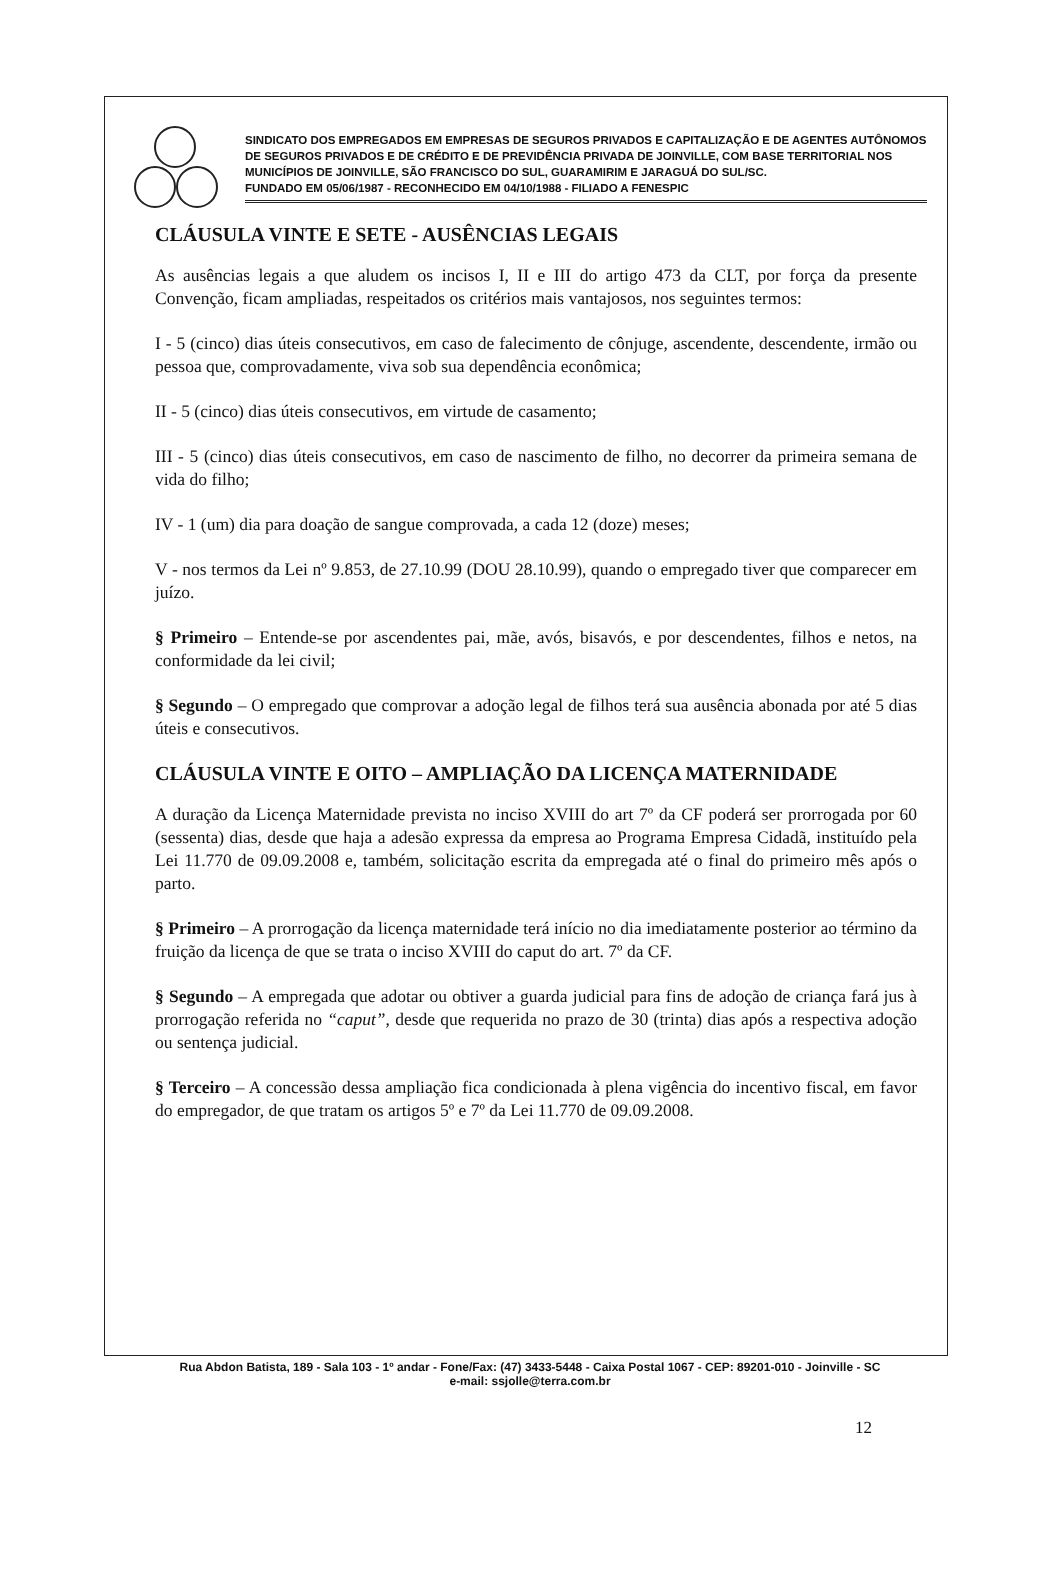SINDICATO DOS EMPREGADOS EM EMPRESAS DE SEGUROS PRIVADOS E CAPITALIZAÇÃO E DE AGENTES AUTÔNOMOS DE SEGUROS PRIVADOS E DE CRÉDITO E DE PREVIDÊNCIA PRIVADA DE JOINVILLE, COM BASE TERRITORIAL NOS MUNICÍPIOS DE JOINVILLE, SÃO FRANCISCO DO SUL, GUARAMIRIM E JARAGUÁ DO SUL/SC.
FUNDADO EM 05/06/1987 - RECONHECIDO EM 04/10/1988 - FILIADO A FENESPIC
CLÁUSULA VINTE E SETE - AUSÊNCIAS LEGAIS
As ausências legais a que aludem os incisos I, II e III do artigo 473 da CLT, por força da presente Convenção, ficam ampliadas, respeitados os critérios mais vantajosos, nos seguintes termos:
I - 5 (cinco) dias úteis consecutivos, em caso de falecimento de cônjuge, ascendente, descendente, irmão ou pessoa que, comprovadamente, viva sob sua dependência econômica;
II - 5 (cinco) dias úteis consecutivos, em virtude de casamento;
III - 5 (cinco) dias úteis consecutivos, em caso de nascimento de filho, no decorrer da primeira semana de vida do filho;
IV - 1 (um) dia para doação de sangue comprovada, a cada 12 (doze) meses;
V - nos termos da Lei nº 9.853, de 27.10.99 (DOU 28.10.99), quando o empregado tiver que comparecer em juízo.
§ Primeiro – Entende-se por ascendentes pai, mãe, avós, bisavós, e por descendentes, filhos e netos, na conformidade da lei civil;
§ Segundo – O empregado que comprovar a adoção legal de filhos terá sua ausência abonada por até 5 dias úteis e consecutivos.
CLÁUSULA VINTE E OITO – AMPLIAÇÃO DA LICENÇA MATERNIDADE
A duração da Licença Maternidade prevista no inciso XVIII do art 7º da CF poderá ser prorrogada por 60 (sessenta) dias, desde que haja a adesão expressa da empresa ao Programa Empresa Cidadã, instituído pela Lei 11.770 de 09.09.2008 e, também, solicitação escrita da empregada até o final do primeiro mês após o parto.
§ Primeiro – A prorrogação da licença maternidade terá início no dia imediatamente posterior ao término da fruição da licença de que se trata o inciso XVIII do caput do art. 7º da CF.
§ Segundo – A empregada que adotar ou obtiver a guarda judicial para fins de adoção de criança fará jus à prorrogação referida no “caput”, desde que requerida no prazo de 30 (trinta) dias após a respectiva adoção ou sentença judicial.
§ Terceiro – A concessão dessa ampliação fica condicionada à plena vigência do incentivo fiscal, em favor do empregador, de que tratam os artigos 5º e 7º da Lei 11.770 de 09.09.2008.
Rua Abdon Batista, 189 - Sala 103 - 1º andar - Fone/Fax: (47) 3433-5448 - Caixa Postal 1067 - CEP: 89201-010 - Joinville - SC
e-mail: ssjolle@terra.com.br
12